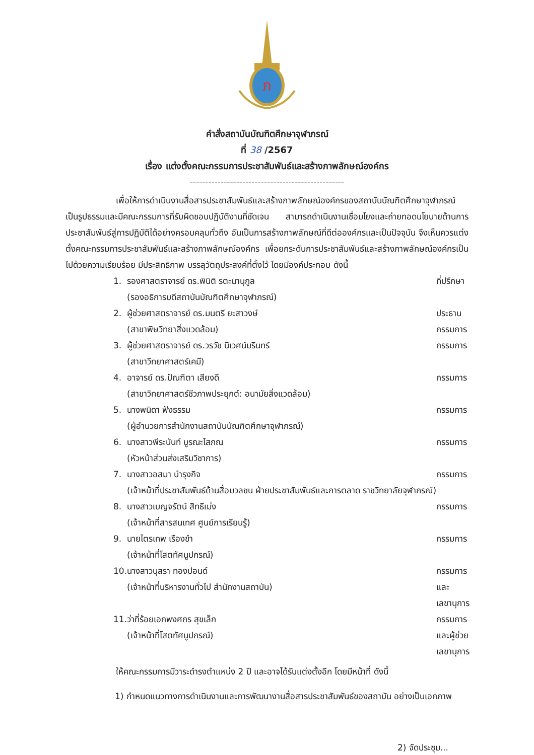ภ
คำสั่งสถาบันบัณฑิตศึกษาจุฬาภรณ์
ที่ 38 /2567
เรื่อง แต่งตั้งคณะกรรมการประชาสัมพันธ์และสร้างภาพลักษณ์องค์กร
--------------------------------------------------
เพื่อให้การดำเนินงานสื่อสารประชาสัมพันธ์และสร้างภาพลักษณ์องค์กรของสถาบันบัณฑิตศึกษาจุฬาภรณ์ เป็นรูปธรรมและมีคณะกรรมการที่รับผิดชอบปฏิบัติงานที่ชัดเจน สามารถดำเนินงานเชื่อมโยงและถ่ายทอดนโยบายด้านการประชาสัมพันธ์สู่การปฏิบัติได้อย่างครอบคลุมทั่วถึง อันเป็นการสร้างภาพลักษณ์ที่ดีต่อองค์กรและเป็นปัจจุบัน จึงเห็นควรแต่งตั้งคณะกรรมการประชาสัมพันธ์และสร้างภาพลักษณ์องค์กร เพื่อยกระดับการประชาสัมพันธ์และสร้างภาพลักษณ์องค์กรเป็นไปด้วยความเรียบร้อย มีประสิทธิภาพ บรรลุวัตถุประสงค์ที่ตั้งไว้ โดยมีองค์ประกอบ ดังนี้
| 1. | รองศาสตราจารย์ ดร.พินิติ รตะนานุกูล (รองอธิการบดีสถาบันบัณฑิตศึกษาจุฬาภรณ์) | ที่ปรึกษา |
| 2. | ผู้ช่วยศาสตราจารย์ ดร.มนตรี ยะสาวงษ์ (สาขาพิษวิทยาสิ่งแวดล้อม) | ประธานกรรมการ |
| 3. | ผู้ช่วยศาสตราจารย์ ดร.วรวัช นิเวศน์มรินทร์ (สาขาวิทยาศาสตร์เคมี) | กรรมการ |
| 4. | อาจารย์ ดร.ปัณฑิตา เสียงดี (สาขาวิทยาศาสตร์ชีวภาพประยุกต์: อนามัยสิ่งแวดล้อม) | กรรมการ |
| 5. | นางพนิดา ฟังธรรม (ผู้อำนวยการสำนักงานสถาบันบัณฑิตศึกษาจุฬาภรณ์) | กรรมการ |
| 6. | นางสาวพีระนันท์ บูรณะโสภณ (หัวหน้าส่วนส่งเสริมวิชาการ) | กรรมการ |
| 7. | นางสาวอสมา บำรุงกิจ (เจ้าหน้าที่ประชาสัมพันธ์ด้านสื่อมวลชน ฝ่ายประชาสัมพันธ์และการตลาด ราชวิทยาลัยจุฬาภรณ์) | กรรมการ |
| 8. | นางสาวเบญจรัตน์ สิทธิเม่ง (เจ้าหน้าที่สารสนเทศ ศูนย์การเรียนรู้) | กรรมการ |
| 9. | นายไตรเทพ เรืองขำ (เจ้าหน้าที่โสตทัศนูปกรณ์) | กรรมการ |
| 10. | นางสาวนุสรา ทองปอนด์ (เจ้าหน้าที่บริหารงานทั่วไป สำนักงานสถาบัน) | กรรมการและเลขานุการ |
| 11. | ว่าที่ร้อยเอกพงศกร สุขเล็ก (เจ้าหน้าที่โสตทัศนูปกรณ์) | กรรมการและผู้ช่วยเลขานุการ |
ให้คณะกรรมการมีวาระดำรงตำแหน่ง 2 ปี และอาจได้รับแต่งตั้งอีก โดยมีหน้าที่ ดังนี้
1) กำหนดแนวทางการดำเนินงานและการพัฒนางานสื่อสารประชาสัมพันธ์ของสถาบัน อย่างเป็นเอกภาพ
2) จัดประชุม...